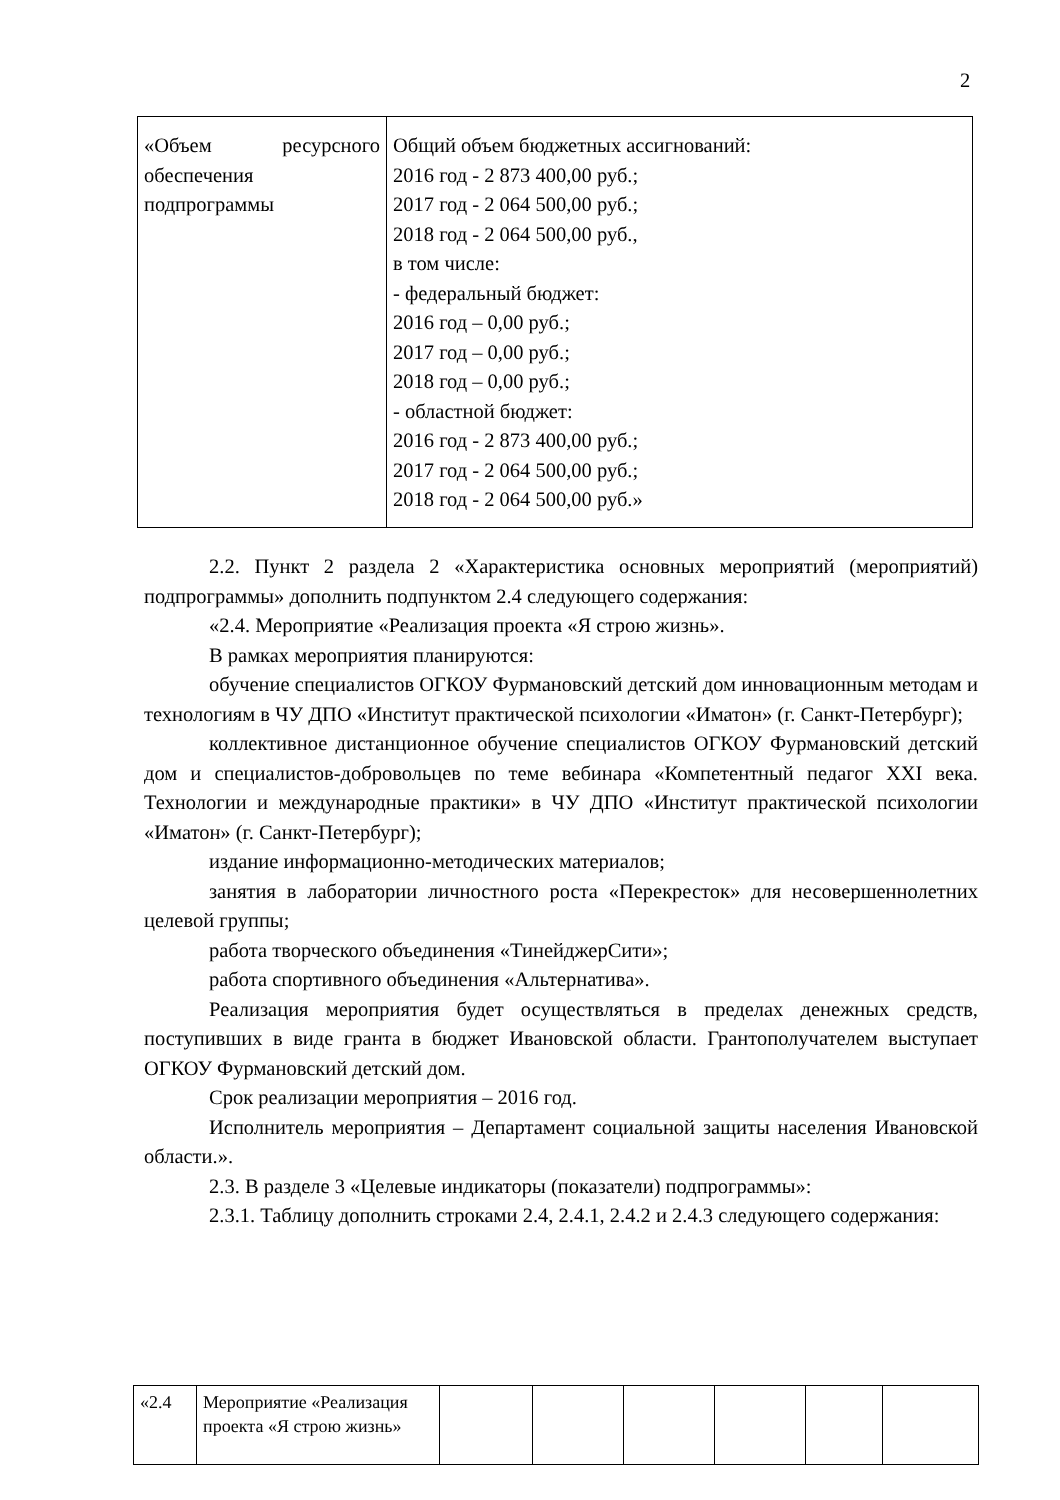2
| «Объем ресурсного обеспечения подпрограммы | Общий объем бюджетных ассигнований: 2016 год - 2 873 400,00 руб.; 2017 год - 2 064 500,00 руб.; 2018 год - 2 064 500,00 руб., в том числе: - федеральный бюджет: 2016 год – 0,00 руб.; 2017 год – 0,00 руб.; 2018 год – 0,00 руб.; - областной бюджет: 2016 год - 2 873 400,00 руб.; 2017 год - 2 064 500,00 руб.; 2018 год - 2 064 500,00 руб.» |
2.2. Пункт 2 раздела 2 «Характеристика основных мероприятий (мероприятий) подпрограммы» дополнить подпунктом 2.4 следующего содержания:
«2.4. Мероприятие «Реализация проекта «Я строю жизнь».
В рамках мероприятия планируются:
обучение специалистов ОГКОУ Фурмановский детский дом инновационным методам и технологиям в ЧУ ДПО «Институт практической психологии «Иматон» (г. Санкт-Петербург);
коллективное дистанционное обучение специалистов ОГКОУ Фурмановский детский дом и специалистов-добровольцев по теме вебинара «Компетентный педагог XXI века. Технологии и международные практики» в ЧУ ДПО «Институт практической психологии «Иматон» (г. Санкт-Петербург);
издание информационно-методических материалов;
занятия в лаборатории личностного роста «Перекресток» для несовершеннолетних целевой группы;
работа творческого объединения «ТинейджерСити»;
работа спортивного объединения «Альтернатива».
Реализация мероприятия будет осуществляться в пределах денежных средств, поступивших в виде гранта в бюджет Ивановской области. Грантополучателем выступает ОГКОУ Фурмановский детский дом.
Срок реализации мероприятия – 2016 год.
Исполнитель мероприятия – Департамент социальной защиты населения Ивановской области.».
2.3. В разделе 3 «Целевые индикаторы (показатели) подпрограммы»:
2.3.1. Таблицу дополнить строками 2.4, 2.4.1, 2.4.2 и 2.4.3 следующего содержания:
| «2.4 | Мероприятие «Реализация проекта «Я строю жизнь» | | | | | | |